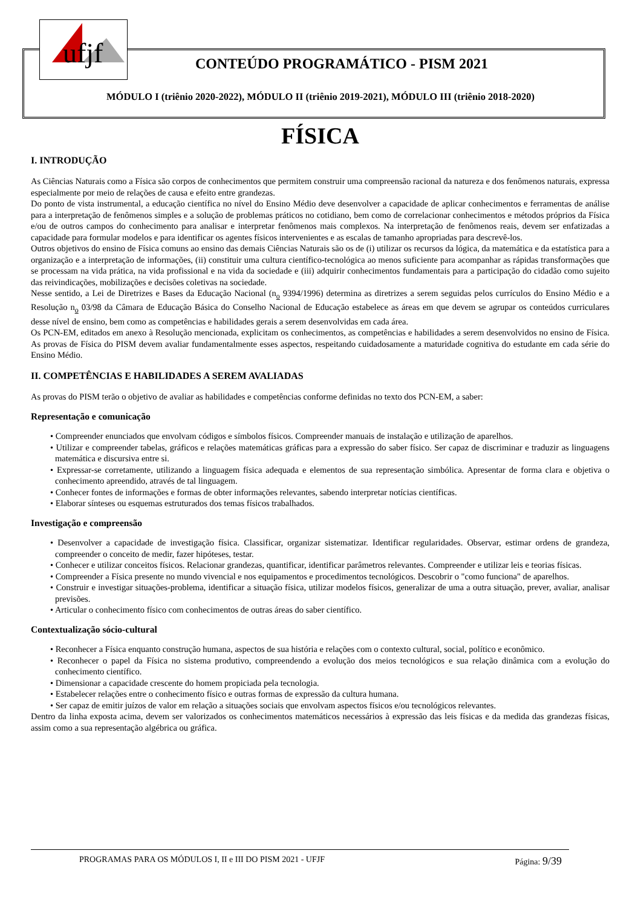ufjf
CONTEÚDO PROGRAMÁTICO - PISM 2021
MÓDULO I (triênio 2020-2022), MÓDULO II (triênio 2019-2021), MÓDULO III (triênio 2018-2020)
FÍSICA
I. INTRODUÇÃO
As Ciências Naturais como a Física são corpos de conhecimentos que permitem construir uma compreensão racional da natureza e dos fenômenos naturais, expressa especialmente por meio de relações de causa e efeito entre grandezas.
Do ponto de vista instrumental, a educação científica no nível do Ensino Médio deve desenvolver a capacidade de aplicar conhecimentos e ferramentas de análise para a interpretação de fenômenos simples e a solução de problemas práticos no cotidiano, bem como de correlacionar conhecimentos e métodos próprios da Física e/ou de outros campos do conhecimento para analisar e interpretar fenômenos mais complexos. Na interpretação de fenômenos reais, devem ser enfatizadas a capacidade para formular modelos e para identificar os agentes físicos intervenientes e as escalas de tamanho apropriadas para descrevê-los.
Outros objetivos do ensino de Física comuns ao ensino das demais Ciências Naturais são os de (i) utilizar os recursos da lógica, da matemática e da estatística para a organização e a interpretação de informações, (ii) constituir uma cultura científico-tecnológica ao menos suficiente para acompanhar as rápidas transformações que se processam na vida prática, na vida profissional e na vida da sociedade e (iii) adquirir conhecimentos fundamentais para a participação do cidadão como sujeito das reivindicações, mobilizações e decisões coletivas na sociedade.
Nesse sentido, a Lei de Diretrizes e Bases da Educação Nacional (n<sub>o</sub> 9394/1996) determina as diretrizes a serem seguidas pelos currículos do Ensino Médio e a Resolução n<sub>o</sub> 03/98 da Câmara de Educação Básica do Conselho Nacional de Educação estabelece as áreas em que devem se agrupar os conteúdos curriculares desse nível de ensino, bem como as competências e habilidades gerais a serem desenvolvidas em cada área.
Os PCN-EM, editados em anexo à Resolução mencionada, explicitam os conhecimentos, as competências e habilidades a serem desenvolvidos no ensino de Física. As provas de Física do PISM devem avaliar fundamentalmente esses aspectos, respeitando cuidadosamente a maturidade cognitiva do estudante em cada série do Ensino Médio.
II. COMPETÊNCIAS E HABILIDADES A SEREM AVALIADAS
As provas do PISM terão o objetivo de avaliar as habilidades e competências conforme definidas no texto dos PCN-EM, a saber:
Representação e comunicação
• Compreender enunciados que envolvam códigos e símbolos físicos. Compreender manuais de instalação e utilização de aparelhos.
• Utilizar e compreender tabelas, gráficos e relações matemáticas gráficas para a expressão do saber físico. Ser capaz de discriminar e traduzir as linguagens matemática e discursiva entre si.
• Expressar-se corretamente, utilizando a linguagem física adequada e elementos de sua representação simbólica. Apresentar de forma clara e objetiva o conhecimento apreendido, através de tal linguagem.
• Conhecer fontes de informações e formas de obter informações relevantes, sabendo interpretar notícias científicas.
• Elaborar sínteses ou esquemas estruturados dos temas físicos trabalhados.
Investigação e compreensão
• Desenvolver a capacidade de investigação física. Classificar, organizar sistematizar. Identificar regularidades. Observar, estimar ordens de grandeza, compreender o conceito de medir, fazer hipóteses, testar.
• Conhecer e utilizar conceitos físicos. Relacionar grandezas, quantificar, identificar parâmetros relevantes. Compreender e utilizar leis e teorias físicas.
• Compreender a Física presente no mundo vivencial e nos equipamentos e procedimentos tecnológicos. Descobrir o "como funciona" de aparelhos.
• Construir e investigar situações-problema, identificar a situação física, utilizar modelos físicos, generalizar de uma a outra situação, prever, avaliar, analisar previsões.
• Articular o conhecimento físico com conhecimentos de outras áreas do saber científico.
Contextualização sócio-cultural
• Reconhecer a Física enquanto construção humana, aspectos de sua história e relações com o contexto cultural, social, político e econômico.
• Reconhecer o papel da Física no sistema produtivo, compreendendo a evolução dos meios tecnológicos e sua relação dinâmica com a evolução do conhecimento científico.
• Dimensionar a capacidade crescente do homem propiciada pela tecnologia.
• Estabelecer relações entre o conhecimento físico e outras formas de expressão da cultura humana.
• Ser capaz de emitir juízos de valor em relação a situações sociais que envolvam aspectos físicos e/ou tecnológicos relevantes.
Dentro da linha exposta acima, devem ser valorizados os conhecimentos matemáticos necessários à expressão das leis físicas e da medida das grandezas físicas, assim como a sua representação algébrica ou gráfica.
PROGRAMAS PARA OS MÓDULOS I, II e III DO PISM 2021 - UFJF Página: 9/39